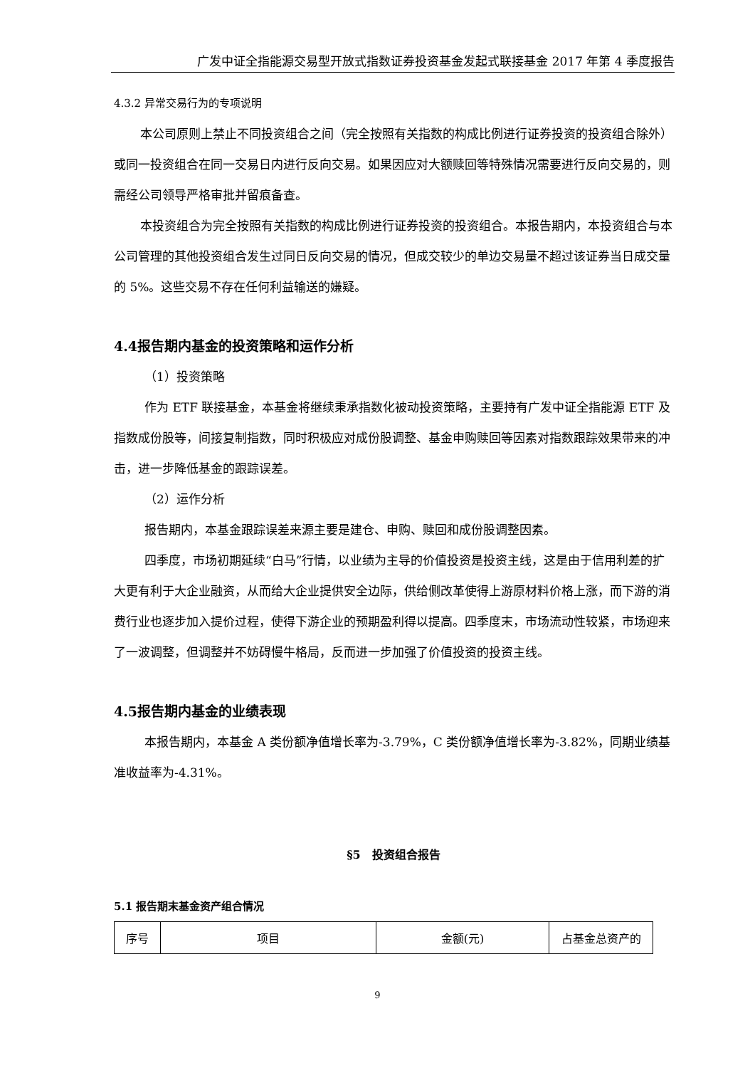广发中证全指能源交易型开放式指数证券投资基金发起式联接基金 2017 年第 4 季度报告
4.3.2 异常交易行为的专项说明
本公司原则上禁止不同投资组合之间（完全按照有关指数的构成比例进行证券投资的投资组合除外）或同一投资组合在同一交易日内进行反向交易。如果因应对大额赎回等特殊情况需要进行反向交易的，则需经公司领导严格审批并留痕备查。
本投资组合为完全按照有关指数的构成比例进行证券投资的投资组合。本报告期内，本投资组合与本公司管理的其他投资组合发生过同日反向交易的情况，但成交较少的单边交易量不超过该证券当日成交量的 5%。这些交易不存在任何利益输送的嫌疑。
4.4报告期内基金的投资策略和运作分析
（1）投资策略
作为 ETF 联接基金，本基金将继续秉承指数化被动投资策略，主要持有广发中证全指能源 ETF 及指数成份股等，间接复制指数，同时积极应对成份股调整、基金申购赎回等因素对指数跟踪效果带来的冲击，进一步降低基金的跟踪误差。
（2）运作分析
报告期内，本基金跟踪误差来源主要是建仓、申购、赎回和成份股调整因素。
四季度，市场初期延续“白马”行情，以业绩为主导的价值投资是投资主线，这是由于信用利差的扩大更有利于大企业融资，从而给大企业提供安全边际，供给侧改革使得上游原材料价格上涨，而下游的消费行业也逐步加入提价过程，使得下游企业的预期盈利得以提高。四季度末，市场流动性较紧，市场迎来了一波调整，但调整并不妨碍慢牛格局，反而进一步加强了价值投资的投资主线。
4.5报告期内基金的业绩表现
本报告期内，本基金 A 类份额净值增长率为-3.79%，C 类份额净值增长率为-3.82%，同期业绩基准收益率为-4.31%。
§5　投资组合报告
5.1 报告期末基金资产组合情况
| 序号 | 项目 | 金额(元) | 占基金总资产的 |
9